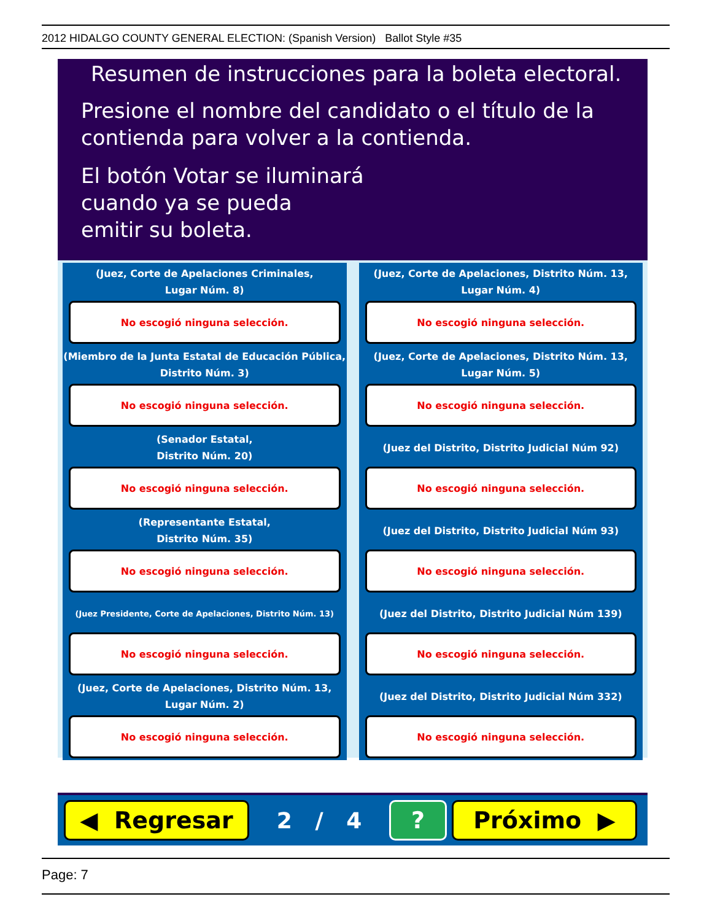2012 HIDALGO COUNTY GENERAL ELECTION: (Spanish Version) Ballot Style #35
Resumen de instrucciones para la boleta electoral.
Presione el nombre del candidato o el título de la
contienda para volver a la contienda.
El botón Votar se iluminará
cuando ya se pueda
emitir su boleta.
(Juez, Corte de Apelaciones Criminales,
Lugar Núm. 8)
No escogió ninguna selección.
(Juez, Corte de Apelaciones, Distrito Núm. 13,
Lugar Núm. 4)
No escogió ninguna selección.
(Miembro de la Junta Estatal de Educación Pública,
Distrito Núm. 3)
No escogió ninguna selección.
(Juez, Corte de Apelaciones, Distrito Núm. 13,
Lugar Núm. 5)
No escogió ninguna selección.
(Senador Estatal,
Distrito Núm. 20)
No escogió ninguna selección.
(Juez del Distrito, Distrito Judicial Núm 92)
No escogió ninguna selección.
(Representante Estatal,
Distrito Núm. 35)
No escogió ninguna selección.
(Juez del Distrito, Distrito Judicial Núm 93)
No escogió ninguna selección.
(Juez Presidente, Corte de Apelaciones, Distrito Núm. 13)
No escogió ninguna selección.
(Juez del Distrito, Distrito Judicial Núm 139)
No escogió ninguna selección.
(Juez, Corte de Apelaciones, Distrito Núm. 13,
Lugar Núm. 2)
No escogió ninguna selección.
(Juez del Distrito, Distrito Judicial Núm 332)
No escogió ninguna selección.
◀ Regresar
2 / 4
? Próximo ▶
Page: 7